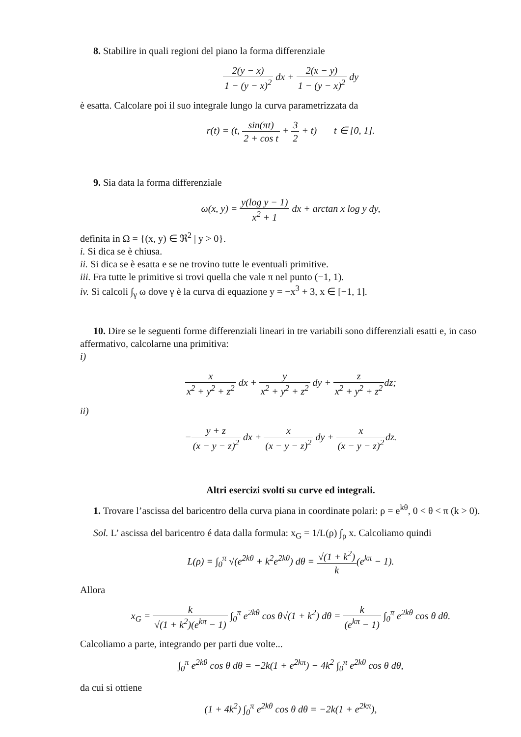8. Stabilire in quali regioni del piano la forma differenziale
2(y − x) 1 − (y − x)<sup>2</sup> dx + 2(x − y) 1 − (y − x)<sup>2</sup> dy
è esatta. Calcolare poi il suo integrale lungo la curva parametrizzata da
r(t) = (t, sin(πt) 2 + cos t + 3 2 + t) t ∈ [0, 1].
9. Sia data la forma differenziale
ω(x, y) = y(log y − 1) x<sup>2</sup> + 1 dx + arctan x log y dy,
definita in Ω = {(x, y) ∈ ℜ<sup>2</sup> | y > 0}.
i. Si dica se è chiusa.
ii. Si dica se è esatta e se ne trovino tutte le eventuali primitive.
iii. Fra tutte le primitive si trovi quella che vale π nel punto (−1, 1).
iv. Si calcoli ∫<sub>γ</sub> ω dove γ è la curva di equazione y = −x<sup>3</sup> + 3, x ∈ [−1, 1].
10. Dire se le seguenti forme differenziali lineari in tre variabili sono differenziali esatti e, in caso affermativo, calcolarne una primitiva:
i)
x x<sup>2</sup> + y<sup>2</sup> + z<sup>2</sup> dx + y x<sup>2</sup> + y<sup>2</sup> + z<sup>2</sup> dy + z x<sup>2</sup> + y<sup>2</sup> + z<sup>2</sup>dz;
ii)
−y + z (x − y − z)<sup>2</sup> dx + x (x − y − z)<sup>2</sup> dy + x (x − y − z)<sup>2</sup>dz.
Altri esercizi svolti su curve ed integrali.
1. Trovare l’ascissa del baricentro della curva piana in coordinate polari: ρ = e<sup>kθ</sup>, 0 < θ < π (k > 0).
Sol. L’ ascissa del baricentro é data dalla formula: x<sub>G</sub> = 1/L(ρ) ∫<sub>ρ</sub> x. Calcoliamo quindi
L(ρ) = ∫<sub>0</sub><sup>π</sup> √(e<sup>2kθ</sup> + k<sup>2</sup>e<sup>2kθ</sup>) dθ = √(1 + k<sup>2</sup>) k(e<sup>kπ</sup> − 1).
Allora
x<sub>G</sub> = k √(1 + k<sup>2</sup>)(e<sup>kπ</sup> − 1) ∫<sub>0</sub><sup>π</sup> e<sup>2kθ</sup> cos θ√(1 + k<sup>2</sup>) dθ = k (e<sup>kπ</sup> − 1) ∫<sub>0</sub><sup>π</sup> e<sup>2kθ</sup> cos θ dθ.
Calcoliamo a parte, integrando per parti due volte...
∫<sub>0</sub><sup>π</sup> e<sup>2kθ</sup> cos θ dθ = −2k(1 + e<sup>2kπ</sup>) − 4k<sup>2</sup> ∫<sub>0</sub><sup>π</sup> e<sup>2kθ</sup> cos θ dθ,
da cui si ottiene
(1 + 4k<sup>2</sup>) ∫<sub>0</sub><sup>π</sup> e<sup>2kθ</sup> cos θ dθ = −2k(1 + e<sup>2kπ</sup>),